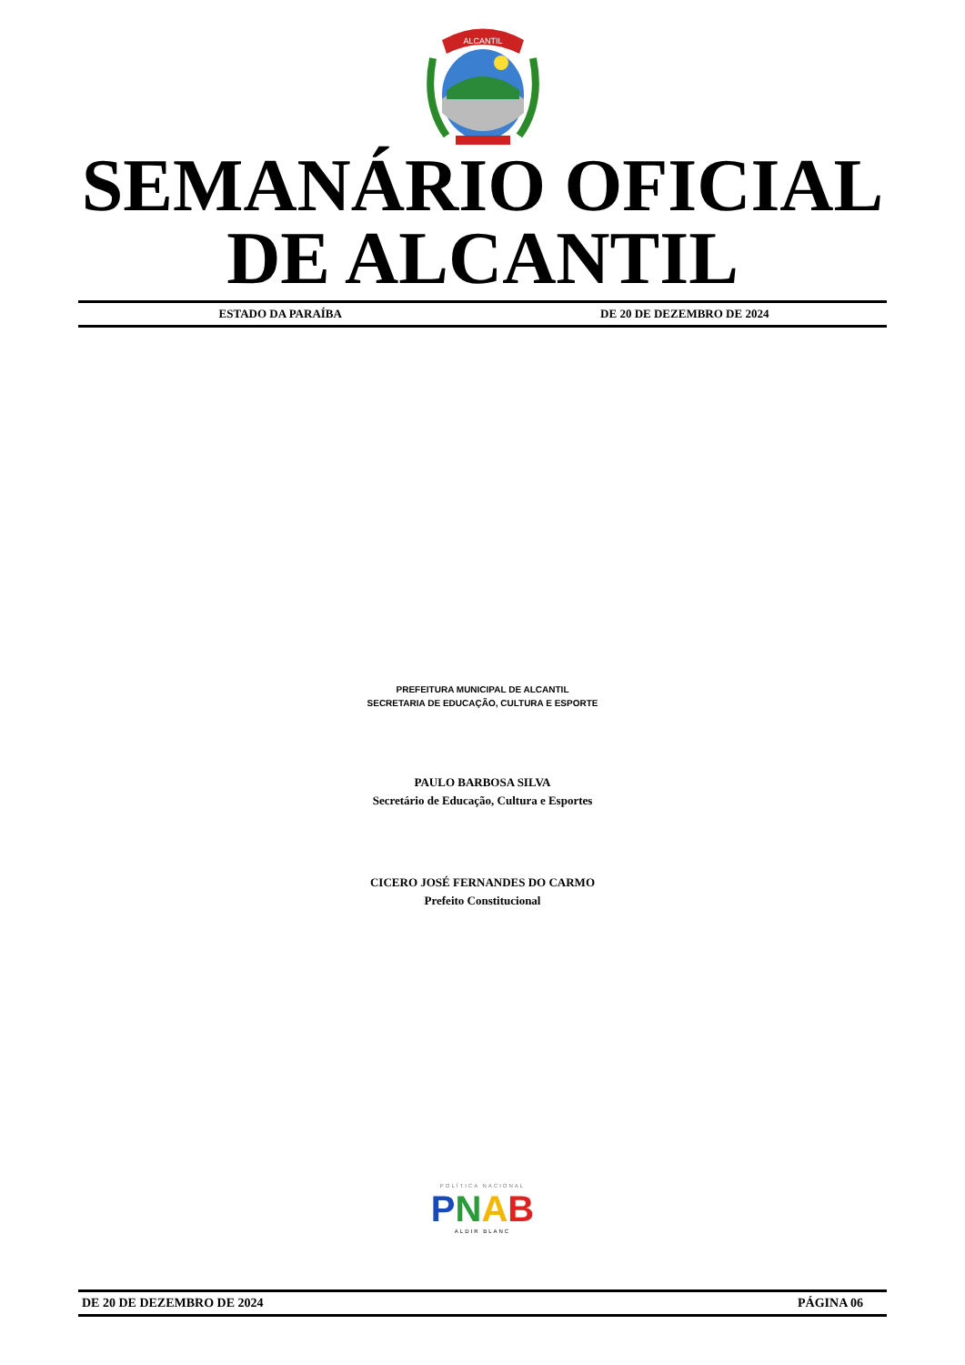ALCANTIL
SEMANÁRIO OFICIAL
DE ALCANTIL
ESTADO DA PARAÍBA DE 20 DE DEZEMBRO DE 2024
PREFEITURA MUNICIPAL DE ALCANTIL
SECRETARIA DE EDUCAÇÃO, CULTURA E ESPORTE
PAULO BARBOSA SILVA
Secretário de Educação, Cultura e Esportes
CICERO JOSÉ FERNANDES DO CARMO
Prefeito Constitucional
POLÍTICA NACIONAL
PNAB
ALDIR BLANC
DE 20 DE DEZEMBRO DE 2024 PÁGINA 06